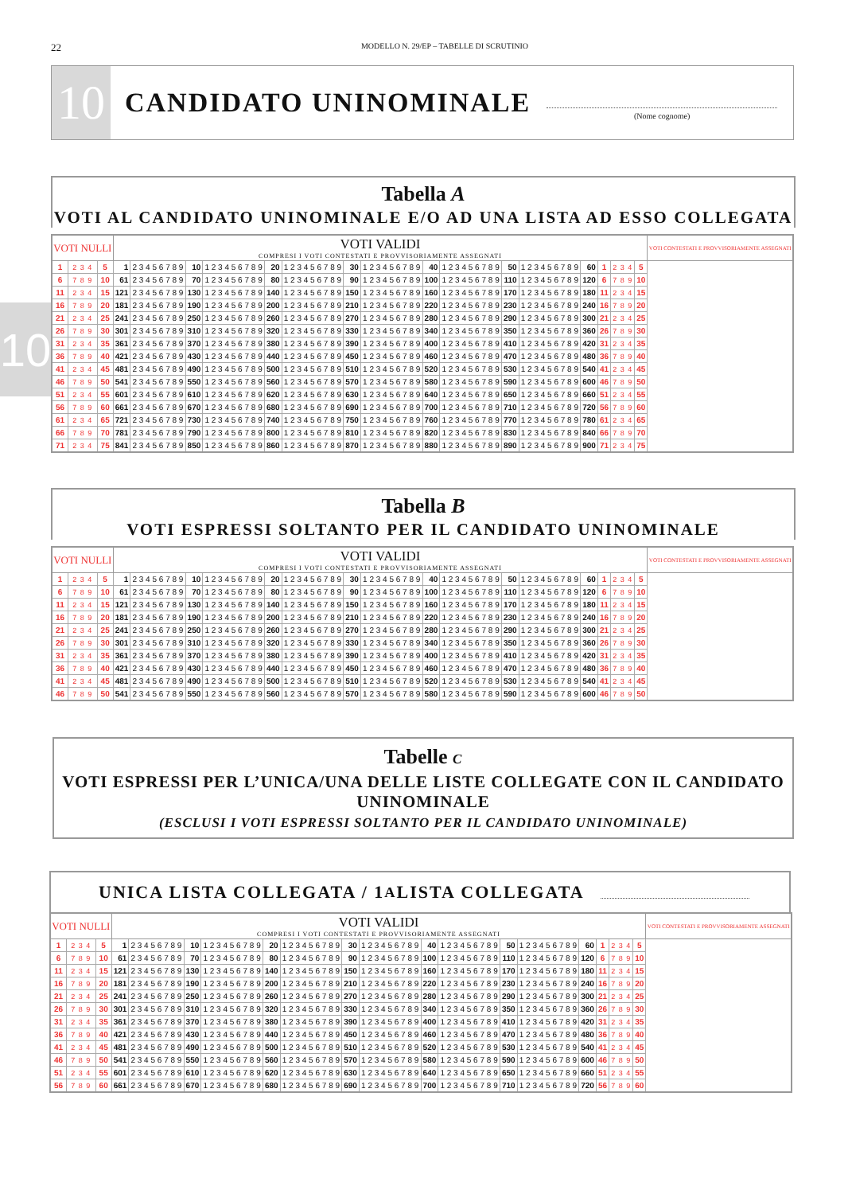22 MODELLO N. 29/EP – TABELLE DI SCRUTINIO
10
CANDIDATO UNINOMINALE
(Nome cognome)
10
Tabella A
VOTI AL CANDIDATO UNINOMINALE E/O AD UNA LISTA AD ESSO COLLEGATA
| VOTI NULLI | | | VOTI VALIDI COMPRESI I VOTI CONTESTATI E PROVVISORIAMENTE ASSEGNATI | | | | | | | | | | | | | | | | VOTI CONTESTATI E PROVVISORIAMENTE ASSEGNATI |
| --- | --- | --- | --- | --- | --- | --- | --- | --- | --- | --- | --- | --- | --- | --- | --- | --- | --- | --- | --- |
| 1 | 2 3 4 | 5 | 1 | 2 3 4 5 6 7 8 9 | 10 | 1 2 3 4 5 6 7 8 9 | 20 | 1 2 3 4 5 6 7 8 9 | 30 | 1 2 3 4 5 6 7 8 9 | 40 | 1 2 3 4 5 6 7 8 9 | 50 | 1 2 3 4 5 6 7 8 9 | 60 | 1 | 2 3 4 | 5 | |
| 6 | 7 8 9 | 10 | 61 | 2 3 4 5 6 7 8 9 | 70 | 1 2 3 4 5 6 7 8 9 | 80 | 1 2 3 4 5 6 7 8 9 | 90 | 1 2 3 4 5 6 7 8 9 | 100 | 1 2 3 4 5 6 7 8 9 | 110 | 1 2 3 4 5 6 7 8 9 | 120 | 6 | 7 8 9 | 10 | |
| 11 | 2 3 4 | 15 | 121 | 2 3 4 5 6 7 8 9 | 130 | 1 2 3 4 5 6 7 8 9 | 140 | 1 2 3 4 5 6 7 8 9 | 150 | 1 2 3 4 5 6 7 8 9 | 160 | 1 2 3 4 5 6 7 8 9 | 170 | 1 2 3 4 5 6 7 8 9 | 180 | 11 | 2 3 4 | 15 | |
| 16 | 7 8 9 | 20 | 181 | 2 3 4 5 6 7 8 9 | 190 | 1 2 3 4 5 6 7 8 9 | 200 | 1 2 3 4 5 6 7 8 9 | 210 | 1 2 3 4 5 6 7 8 9 | 220 | 1 2 3 4 5 6 7 8 9 | 230 | 1 2 3 4 5 6 7 8 9 | 240 | 16 | 7 8 9 | 20 | |
| 21 | 2 3 4 | 25 | 241 | 2 3 4 5 6 7 8 9 | 250 | 1 2 3 4 5 6 7 8 9 | 260 | 1 2 3 4 5 6 7 8 9 | 270 | 1 2 3 4 5 6 7 8 9 | 280 | 1 2 3 4 5 6 7 8 9 | 290 | 1 2 3 4 5 6 7 8 9 | 300 | 21 | 2 3 4 | 25 | |
| 26 | 7 8 9 | 30 | 301 | 2 3 4 5 6 7 8 9 | 310 | 1 2 3 4 5 6 7 8 9 | 320 | 1 2 3 4 5 6 7 8 9 | 330 | 1 2 3 4 5 6 7 8 9 | 340 | 1 2 3 4 5 6 7 8 9 | 350 | 1 2 3 4 5 6 7 8 9 | 360 | 26 | 7 8 9 | 30 | |
| 31 | 2 3 4 | 35 | 361 | 2 3 4 5 6 7 8 9 | 370 | 1 2 3 4 5 6 7 8 9 | 380 | 1 2 3 4 5 6 7 8 9 | 390 | 1 2 3 4 5 6 7 8 9 | 400 | 1 2 3 4 5 6 7 8 9 | 410 | 1 2 3 4 5 6 7 8 9 | 420 | 31 | 2 3 4 | 35 | |
| 36 | 7 8 9 | 40 | 421 | 2 3 4 5 6 7 8 9 | 430 | 1 2 3 4 5 6 7 8 9 | 440 | 1 2 3 4 5 6 7 8 9 | 450 | 1 2 3 4 5 6 7 8 9 | 460 | 1 2 3 4 5 6 7 8 9 | 470 | 1 2 3 4 5 6 7 8 9 | 480 | 36 | 7 8 9 | 40 | |
| 41 | 2 3 4 | 45 | 481 | 2 3 4 5 6 7 8 9 | 490 | 1 2 3 4 5 6 7 8 9 | 500 | 1 2 3 4 5 6 7 8 9 | 510 | 1 2 3 4 5 6 7 8 9 | 520 | 1 2 3 4 5 6 7 8 9 | 530 | 1 2 3 4 5 6 7 8 9 | 540 | 41 | 2 3 4 | 45 | |
| 46 | 7 8 9 | 50 | 541 | 2 3 4 5 6 7 8 9 | 550 | 1 2 3 4 5 6 7 8 9 | 560 | 1 2 3 4 5 6 7 8 9 | 570 | 1 2 3 4 5 6 7 8 9 | 580 | 1 2 3 4 5 6 7 8 9 | 590 | 1 2 3 4 5 6 7 8 9 | 600 | 46 | 7 8 9 | 50 | |
| 51 | 2 3 4 | 55 | 601 | 2 3 4 5 6 7 8 9 | 610 | 1 2 3 4 5 6 7 8 9 | 620 | 1 2 3 4 5 6 7 8 9 | 630 | 1 2 3 4 5 6 7 8 9 | 640 | 1 2 3 4 5 6 7 8 9 | 650 | 1 2 3 4 5 6 7 8 9 | 660 | 51 | 2 3 4 | 55 | |
| 56 | 7 8 9 | 60 | 661 | 2 3 4 5 6 7 8 9 | 670 | 1 2 3 4 5 6 7 8 9 | 680 | 1 2 3 4 5 6 7 8 9 | 690 | 1 2 3 4 5 6 7 8 9 | 700 | 1 2 3 4 5 6 7 8 9 | 710 | 1 2 3 4 5 6 7 8 9 | 720 | 56 | 7 8 9 | 60 | |
| 61 | 2 3 4 | 65 | 721 | 2 3 4 5 6 7 8 9 | 730 | 1 2 3 4 5 6 7 8 9 | 740 | 1 2 3 4 5 6 7 8 9 | 750 | 1 2 3 4 5 6 7 8 9 | 760 | 1 2 3 4 5 6 7 8 9 | 770 | 1 2 3 4 5 6 7 8 9 | 780 | 61 | 2 3 4 | 65 | |
| 66 | 7 8 9 | 70 | 781 | 2 3 4 5 6 7 8 9 | 790 | 1 2 3 4 5 6 7 8 9 | 800 | 1 2 3 4 5 6 7 8 9 | 810 | 1 2 3 4 5 6 7 8 9 | 820 | 1 2 3 4 5 6 7 8 9 | 830 | 1 2 3 4 5 6 7 8 9 | 840 | 66 | 7 8 9 | 70 | |
| 71 | 2 3 4 | 75 | 841 | 2 3 4 5 6 7 8 9 | 850 | 1 2 3 4 5 6 7 8 9 | 860 | 1 2 3 4 5 6 7 8 9 | 870 | 1 2 3 4 5 6 7 8 9 | 880 | 1 2 3 4 5 6 7 8 9 | 890 | 1 2 3 4 5 6 7 8 9 | 900 | 71 | 2 3 4 | 75 | |
Tabella B
VOTI ESPRESSI SOLTANTO PER IL CANDIDATO UNINOMINALE
| VOTI NULLI | | | VOTI VALIDI COMPRESI I VOTI CONTESTATI E PROVVISORIAMENTE ASSEGNATI | | | | | | | | | | | | | | | | VOTI CONTESTATI E PROVVISORIAMENTE ASSEGNATI |
| --- | --- | --- | --- | --- | --- | --- | --- | --- | --- | --- | --- | --- | --- | --- | --- | --- | --- | --- | --- |
| 1 | 2 3 4 | 5 | 1 | 2 3 4 5 6 7 8 9 | 10 | 1 2 3 4 5 6 7 8 9 | 20 | 1 2 3 4 5 6 7 8 9 | 30 | 1 2 3 4 5 6 7 8 9 | 40 | 1 2 3 4 5 6 7 8 9 | 50 | 1 2 3 4 5 6 7 8 9 | 60 | 1 | 2 3 4 | 5 | |
| 6 | 7 8 9 | 10 | 61 | 2 3 4 5 6 7 8 9 | 70 | 1 2 3 4 5 6 7 8 9 | 80 | 1 2 3 4 5 6 7 8 9 | 90 | 1 2 3 4 5 6 7 8 9 | 100 | 1 2 3 4 5 6 7 8 9 | 110 | 1 2 3 4 5 6 7 8 9 | 120 | 6 | 7 8 9 | 10 | |
| 11 | 2 3 4 | 15 | 121 | 2 3 4 5 6 7 8 9 | 130 | 1 2 3 4 5 6 7 8 9 | 140 | 1 2 3 4 5 6 7 8 9 | 150 | 1 2 3 4 5 6 7 8 9 | 160 | 1 2 3 4 5 6 7 8 9 | 170 | 1 2 3 4 5 6 7 8 9 | 180 | 11 | 2 3 4 | 15 | |
| 16 | 7 8 9 | 20 | 181 | 2 3 4 5 6 7 8 9 | 190 | 1 2 3 4 5 6 7 8 9 | 200 | 1 2 3 4 5 6 7 8 9 | 210 | 1 2 3 4 5 6 7 8 9 | 220 | 1 2 3 4 5 6 7 8 9 | 230 | 1 2 3 4 5 6 7 8 9 | 240 | 16 | 7 8 9 | 20 | |
| 21 | 2 3 4 | 25 | 241 | 2 3 4 5 6 7 8 9 | 250 | 1 2 3 4 5 6 7 8 9 | 260 | 1 2 3 4 5 6 7 8 9 | 270 | 1 2 3 4 5 6 7 8 9 | 280 | 1 2 3 4 5 6 7 8 9 | 290 | 1 2 3 4 5 6 7 8 9 | 300 | 21 | 2 3 4 | 25 | |
| 26 | 7 8 9 | 30 | 301 | 2 3 4 5 6 7 8 9 | 310 | 1 2 3 4 5 6 7 8 9 | 320 | 1 2 3 4 5 6 7 8 9 | 330 | 1 2 3 4 5 6 7 8 9 | 340 | 1 2 3 4 5 6 7 8 9 | 350 | 1 2 3 4 5 6 7 8 9 | 360 | 26 | 7 8 9 | 30 | |
| 31 | 2 3 4 | 35 | 361 | 2 3 4 5 6 7 8 9 | 370 | 1 2 3 4 5 6 7 8 9 | 380 | 1 2 3 4 5 6 7 8 9 | 390 | 1 2 3 4 5 6 7 8 9 | 400 | 1 2 3 4 5 6 7 8 9 | 410 | 1 2 3 4 5 6 7 8 9 | 420 | 31 | 2 3 4 | 35 | |
| 36 | 7 8 9 | 40 | 421 | 2 3 4 5 6 7 8 9 | 430 | 1 2 3 4 5 6 7 8 9 | 440 | 1 2 3 4 5 6 7 8 9 | 450 | 1 2 3 4 5 6 7 8 9 | 460 | 1 2 3 4 5 6 7 8 9 | 470 | 1 2 3 4 5 6 7 8 9 | 480 | 36 | 7 8 9 | 40 | |
| 41 | 2 3 4 | 45 | 481 | 2 3 4 5 6 7 8 9 | 490 | 1 2 3 4 5 6 7 8 9 | 500 | 1 2 3 4 5 6 7 8 9 | 510 | 1 2 3 4 5 6 7 8 9 | 520 | 1 2 3 4 5 6 7 8 9 | 530 | 1 2 3 4 5 6 7 8 9 | 540 | 41 | 2 3 4 | 45 | |
| 46 | 7 8 9 | 50 | 541 | 2 3 4 5 6 7 8 9 | 550 | 1 2 3 4 5 6 7 8 9 | 560 | 1 2 3 4 5 6 7 8 9 | 570 | 1 2 3 4 5 6 7 8 9 | 580 | 1 2 3 4 5 6 7 8 9 | 590 | 1 2 3 4 5 6 7 8 9 | 600 | 46 | 7 8 9 | 50 | |
Tabelle C
VOTI ESPRESSI PER L’UNICA/UNA DELLE LISTE COLLEGATE CON IL CANDIDATO UNINOMINALE
(ESCLUSI I VOTI ESPRESSI SOLTANTO PER IL CANDIDATO UNINOMINALE)
UNICA LISTA COLLEGATA / 1<sup>A</sup> LISTA COLLEGATA
| VOTI NULLI | | | VOTI VALIDI COMPRESI I VOTI CONTESTATI E PROVVISORIAMENTE ASSEGNATI | | | | | | | | | | | | | | | | VOTI CONTESTATI E PROVVISORIAMENTE ASSEGNATI |
| --- | --- | --- | --- | --- | --- | --- | --- | --- | --- | --- | --- | --- | --- | --- | --- | --- | --- | --- | --- |
| 1 | 2 3 4 | 5 | 1 | 2 3 4 5 6 7 8 9 | 10 | 1 2 3 4 5 6 7 8 9 | 20 | 1 2 3 4 5 6 7 8 9 | 30 | 1 2 3 4 5 6 7 8 9 | 40 | 1 2 3 4 5 6 7 8 9 | 50 | 1 2 3 4 5 6 7 8 9 | 60 | 1 | 2 3 4 | 5 | |
| 6 | 7 8 9 | 10 | 61 | 2 3 4 5 6 7 8 9 | 70 | 1 2 3 4 5 6 7 8 9 | 80 | 1 2 3 4 5 6 7 8 9 | 90 | 1 2 3 4 5 6 7 8 9 | 100 | 1 2 3 4 5 6 7 8 9 | 110 | 1 2 3 4 5 6 7 8 9 | 120 | 6 | 7 8 9 | 10 | |
| 11 | 2 3 4 | 15 | 121 | 2 3 4 5 6 7 8 9 | 130 | 1 2 3 4 5 6 7 8 9 | 140 | 1 2 3 4 5 6 7 8 9 | 150 | 1 2 3 4 5 6 7 8 9 | 160 | 1 2 3 4 5 6 7 8 9 | 170 | 1 2 3 4 5 6 7 8 9 | 180 | 11 | 2 3 4 | 15 | |
| 16 | 7 8 9 | 20 | 181 | 2 3 4 5 6 7 8 9 | 190 | 1 2 3 4 5 6 7 8 9 | 200 | 1 2 3 4 5 6 7 8 9 | 210 | 1 2 3 4 5 6 7 8 9 | 220 | 1 2 3 4 5 6 7 8 9 | 230 | 1 2 3 4 5 6 7 8 9 | 240 | 16 | 7 8 9 | 20 | |
| 21 | 2 3 4 | 25 | 241 | 2 3 4 5 6 7 8 9 | 250 | 1 2 3 4 5 6 7 8 9 | 260 | 1 2 3 4 5 6 7 8 9 | 270 | 1 2 3 4 5 6 7 8 9 | 280 | 1 2 3 4 5 6 7 8 9 | 290 | 1 2 3 4 5 6 7 8 9 | 300 | 21 | 2 3 4 | 25 | |
| 26 | 7 8 9 | 30 | 301 | 2 3 4 5 6 7 8 9 | 310 | 1 2 3 4 5 6 7 8 9 | 320 | 1 2 3 4 5 6 7 8 9 | 330 | 1 2 3 4 5 6 7 8 9 | 340 | 1 2 3 4 5 6 7 8 9 | 350 | 1 2 3 4 5 6 7 8 9 | 360 | 26 | 7 8 9 | 30 | |
| 31 | 2 3 4 | 35 | 361 | 2 3 4 5 6 7 8 9 | 370 | 1 2 3 4 5 6 7 8 9 | 380 | 1 2 3 4 5 6 7 8 9 | 390 | 1 2 3 4 5 6 7 8 9 | 400 | 1 2 3 4 5 6 7 8 9 | 410 | 1 2 3 4 5 6 7 8 9 | 420 | 31 | 2 3 4 | 35 | |
| 36 | 7 8 9 | 40 | 421 | 2 3 4 5 6 7 8 9 | 430 | 1 2 3 4 5 6 7 8 9 | 440 | 1 2 3 4 5 6 7 8 9 | 450 | 1 2 3 4 5 6 7 8 9 | 460 | 1 2 3 4 5 6 7 8 9 | 470 | 1 2 3 4 5 6 7 8 9 | 480 | 36 | 7 8 9 | 40 | |
| 41 | 2 3 4 | 45 | 481 | 2 3 4 5 6 7 8 9 | 490 | 1 2 3 4 5 6 7 8 9 | 500 | 1 2 3 4 5 6 7 8 9 | 510 | 1 2 3 4 5 6 7 8 9 | 520 | 1 2 3 4 5 6 7 8 9 | 530 | 1 2 3 4 5 6 7 8 9 | 540 | 41 | 2 3 4 | 45 | |
| 46 | 7 8 9 | 50 | 541 | 2 3 4 5 6 7 8 9 | 550 | 1 2 3 4 5 6 7 8 9 | 560 | 1 2 3 4 5 6 7 8 9 | 570 | 1 2 3 4 5 6 7 8 9 | 580 | 1 2 3 4 5 6 7 8 9 | 590 | 1 2 3 4 5 6 7 8 9 | 600 | 46 | 7 8 9 | 50 | |
| 51 | 2 3 4 | 55 | 601 | 2 3 4 5 6 7 8 9 | 610 | 1 2 3 4 5 6 7 8 9 | 620 | 1 2 3 4 5 6 7 8 9 | 630 | 1 2 3 4 5 6 7 8 9 | 640 | 1 2 3 4 5 6 7 8 9 | 650 | 1 2 3 4 5 6 7 8 9 | 660 | 51 | 2 3 4 | 55 | |
| 56 | 7 8 9 | 60 | 661 | 2 3 4 5 6 7 8 9 | 670 | 1 2 3 4 5 6 7 8 9 | 680 | 1 2 3 4 5 6 7 8 9 | 690 | 1 2 3 4 5 6 7 8 9 | 700 | 1 2 3 4 5 6 7 8 9 | 710 | 1 2 3 4 5 6 7 8 9 | 720 | 56 | 7 8 9 | 60 | |